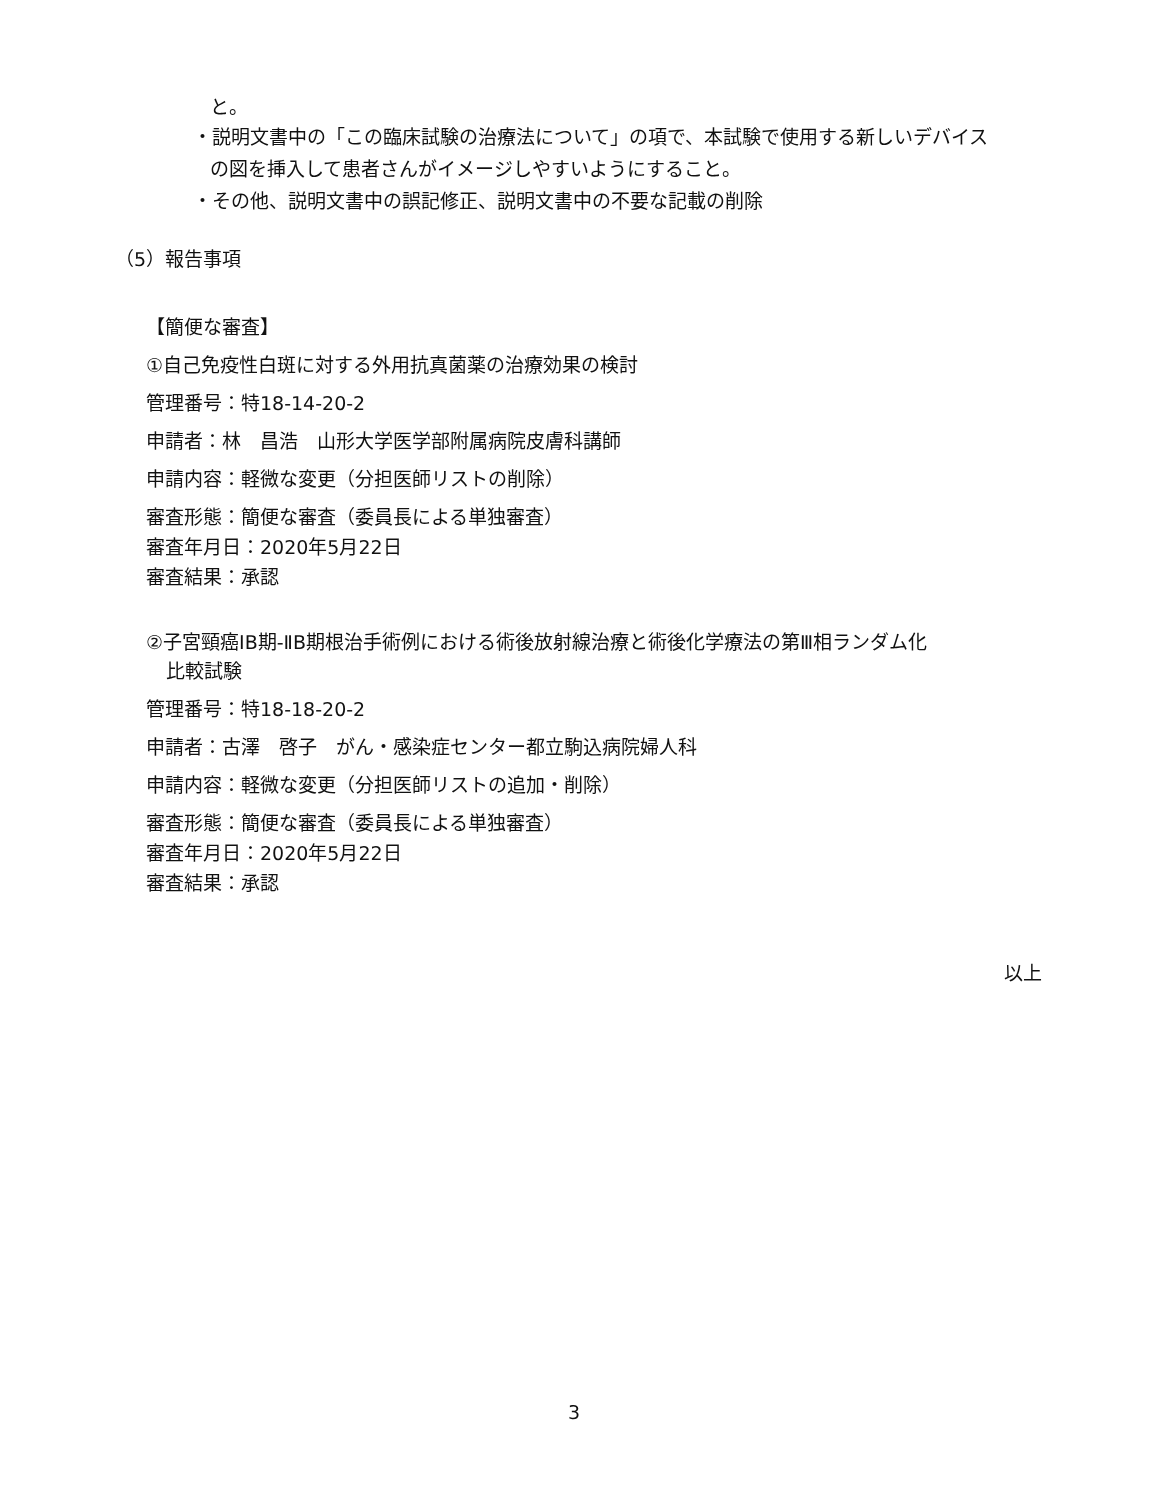と。
・説明文書中の「この臨床試験の治療法について」の項で、本試験で使用する新しいデバイス
の図を挿入して患者さんがイメージしやすいようにすること。
・その他、説明文書中の誤記修正、説明文書中の不要な記載の削除
（5）報告事項
【簡便な審査】
①自己免疫性白斑に対する外用抗真菌薬の治療効果の検討
管理番号：特18-14-20-2
申請者：林　昌浩　山形大学医学部附属病院皮膚科講師
申請内容：軽微な変更（分担医師リストの削除）
審査形態：簡便な審査（委員長による単独審査）
審査年月日：2020年5月22日
審査結果：承認
②子宮頸癌ⅠB期-ⅡB期根治手術例における術後放射線治療と術後化学療法の第Ⅲ相ランダム化
比較試験
管理番号：特18-18-20-2
申請者：古澤　啓子　がん・感染症センター都立駒込病院婦人科
申請内容：軽微な変更（分担医師リストの追加・削除）
審査形態：簡便な審査（委員長による単独審査）
審査年月日：2020年5月22日
審査結果：承認
以上
3